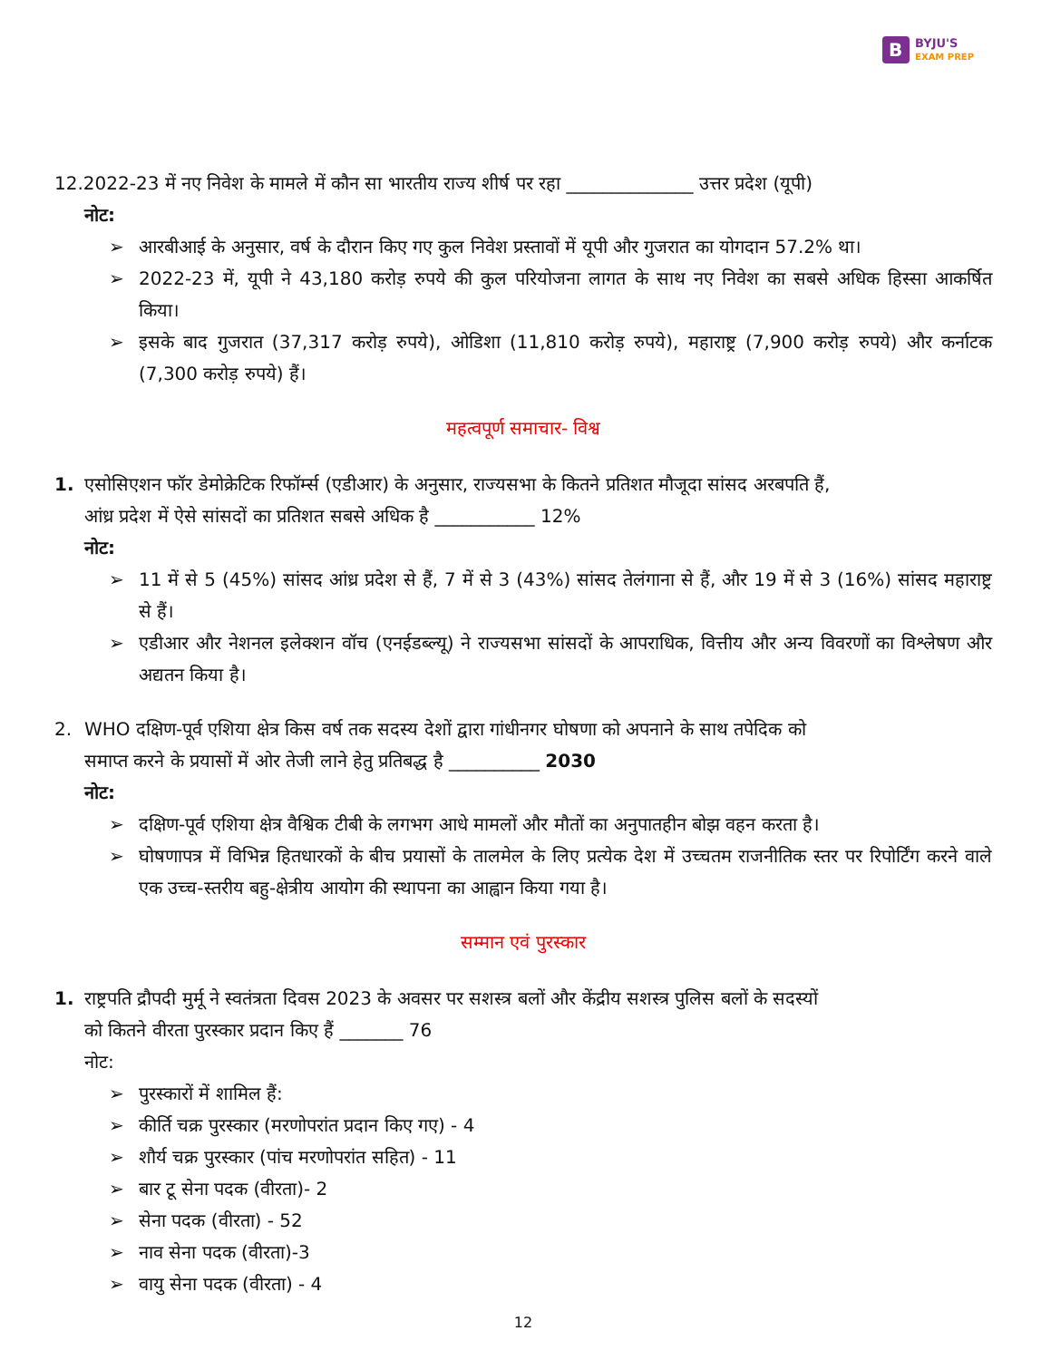B BYJU'S
EXAM PREP
12.2022-23 में नए निवेश के मामले में कौन सा भारतीय राज्य शीर्ष पर रहा ______________ उत्तर प्रदेश (यूपी)
नोट:
➢ आरबीआई के अनुसार, वर्ष के दौरान किए गए कुल निवेश प्रस्तावों में यूपी और गुजरात का योगदान 57.2% था।
➢ 2022-23 में, यूपी ने 43,180 करोड़ रुपये की कुल परियोजना लागत के साथ नए निवेश का सबसे अधिक हिस्सा आकर्षित किया।
➢ इसके बाद गुजरात (37,317 करोड़ रुपये), ओडिशा (11,810 करोड़ रुपये), महाराष्ट्र (7,900 करोड़ रुपये) और कर्नाटक (7,300 करोड़ रुपये) हैं।
महत्वपूर्ण समाचार- विश्व
1. एसोसिएशन फॉर डेमोक्रेटिक रिफॉर्म्स (एडीआर) के अनुसार, राज्यसभा के कितने प्रतिशत मौजूदा सांसद अरबपति हैं,
आंध्र प्रदेश में ऐसे सांसदों का प्रतिशत सबसे अधिक है ___________ 12%
नोट:
➢ 11 में से 5 (45%) सांसद आंध्र प्रदेश से हैं, 7 में से 3 (43%) सांसद तेलंगाना से हैं, और 19 में से 3 (16%) सांसद महाराष्ट्र से हैं।
➢ एडीआर और नेशनल इलेक्शन वॉच (एनईडब्ल्यू) ने राज्यसभा सांसदों के आपराधिक, वित्तीय और अन्य विवरणों का विश्लेषण और अद्यतन किया है।
2. WHO दक्षिण-पूर्व एशिया क्षेत्र किस वर्ष तक सदस्य देशों द्वारा गांधीनगर घोषणा को अपनाने के साथ तपेदिक को
समाप्त करने के प्रयासों में ओर तेजी लाने हेतु प्रतिबद्ध है __________ 2030
नोट:
➢ दक्षिण-पूर्व एशिया क्षेत्र वैश्विक टीबी के लगभग आधे मामलों और मौतों का अनुपातहीन बोझ वहन करता है।
➢ घोषणापत्र में विभिन्न हितधारकों के बीच प्रयासों के तालमेल के लिए प्रत्येक देश में उच्चतम राजनीतिक स्तर पर रिपोर्टिंग करने वाले एक उच्च-स्तरीय बहु-क्षेत्रीय आयोग की स्थापना का आह्वान किया गया है।
सम्मान एवं पुरस्कार
1. राष्ट्रपति द्रौपदी मुर्मू ने स्वतंत्रता दिवस 2023 के अवसर पर सशस्त्र बलों और केंद्रीय सशस्त्र पुलिस बलों के सदस्यों
को कितने वीरता पुरस्कार प्रदान किए हैं _______ 76
नोट:
➢ पुरस्कारों में शामिल हैं:
➢ कीर्ति चक्र पुरस्कार (मरणोपरांत प्रदान किए गए) - 4
➢ शौर्य चक्र पुरस्कार (पांच मरणोपरांत सहित) - 11
➢ बार टू सेना पदक (वीरता)- 2
➢ सेना पदक (वीरता) - 52
➢ नाव सेना पदक (वीरता)-3
➢ वायु सेना पदक (वीरता) - 4
12